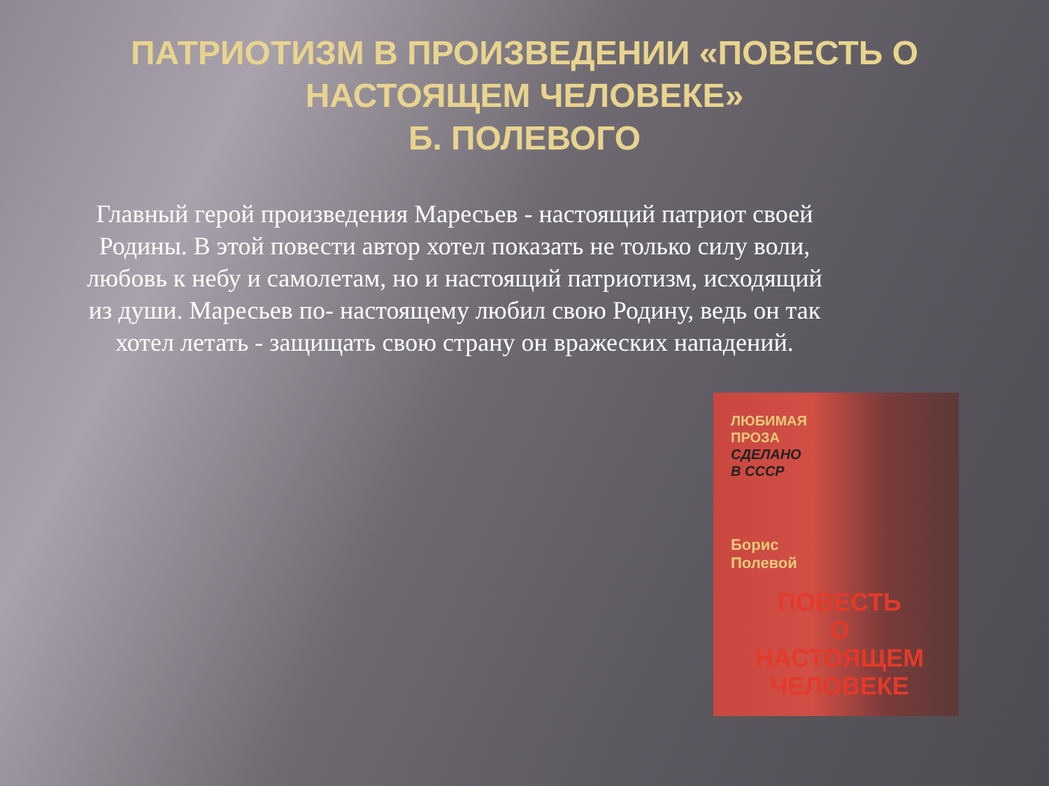ПАТРИОТИЗМ В ПРОИЗВЕДЕНИИ «ПОВЕСТЬ О НАСТОЯЩЕМ ЧЕЛОВЕКЕ»
Б. ПОЛЕВОГО
Главный герой произведения Маресьев - настоящий патриот своей Родины. В этой повести автор хотел показать не только силу воли, любовь к небу и самолетам, но и настоящий патриотизм, исходящий из души. Маресьев по- настоящему любил свою Родину, ведь он так хотел летать - защищать свою страну он вражеских нападений.
ЛЮБИМАЯ
ПРОЗА
СДЕЛАНО
В СССР
Борис
Полевой
ПОВЕСТЬ
О
НАСТОЯЩЕМ
ЧЕЛОВЕКЕ